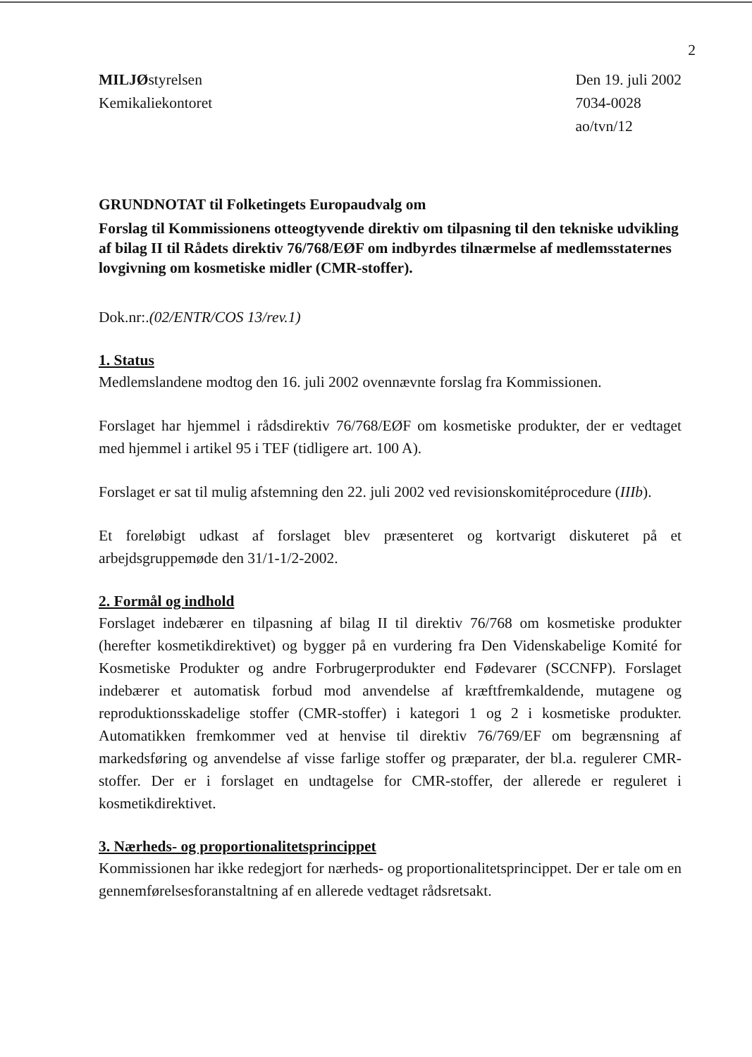2
MILJØstyrelsen
Kemikaliekontoret
Den 19. juli 2002
7034-0028
ao/tvn/12
GRUNDNOTAT til Folketingets Europaudvalg om
Forslag til Kommissionens otteogtyvende direktiv om tilpasning til den tekniske udvikling af bilag II til Rådets direktiv 76/768/EØF om indbyrdes tilnærmelse af medlemsstaternes lovgivning om kosmetiske midler (CMR-stoffer).
Dok.nr:.(02/ENTR/COS 13/rev.1)
1. Status
Medlemslandene modtog den 16. juli 2002 ovennævnte forslag fra Kommissionen.
Forslaget har hjemmel i rådsdirektiv 76/768/EØF om kosmetiske produkter, der er vedtaget med hjemmel i artikel 95 i TEF (tidligere art. 100 A).
Forslaget er sat til mulig afstemning den 22. juli 2002 ved revisionskomitéprocedure (IIIb).
Et foreløbigt udkast af forslaget blev præsenteret og kortvarigt diskuteret på et arbejdsgruppemøde den 31/1-1/2-2002.
2. Formål og indhold
Forslaget indebærer en tilpasning af bilag II til direktiv 76/768 om kosmetiske produkter (herefter kosmetikdirektivet) og bygger på en vurdering fra Den Videnskabelige Komité for Kosmetiske Produkter og andre Forbrugerprodukter end Fødevarer (SCCNFP). Forslaget indebærer et automatisk forbud mod anvendelse af kræftfremkaldende, mutagene og reproduktionsskadelige stoffer (CMR-stoffer) i kategori 1 og 2 i kosmetiske produkter. Automatikken fremkommer ved at henvise til direktiv 76/769/EF om begrænsning af markedsføring og anvendelse af visse farlige stoffer og præparater, der bl.a. regulerer CMR- stoffer. Der er i forslaget en undtagelse for CMR-stoffer, der allerede er reguleret i kosmetikdirektivet.
3. Nærheds- og proportionalitetsprincippet
Kommissionen har ikke redegjort for nærheds- og proportionalitetsprincippet. Der er tale om en gennemførelsesforanstaltning af en allerede vedtaget rådsretsakt.